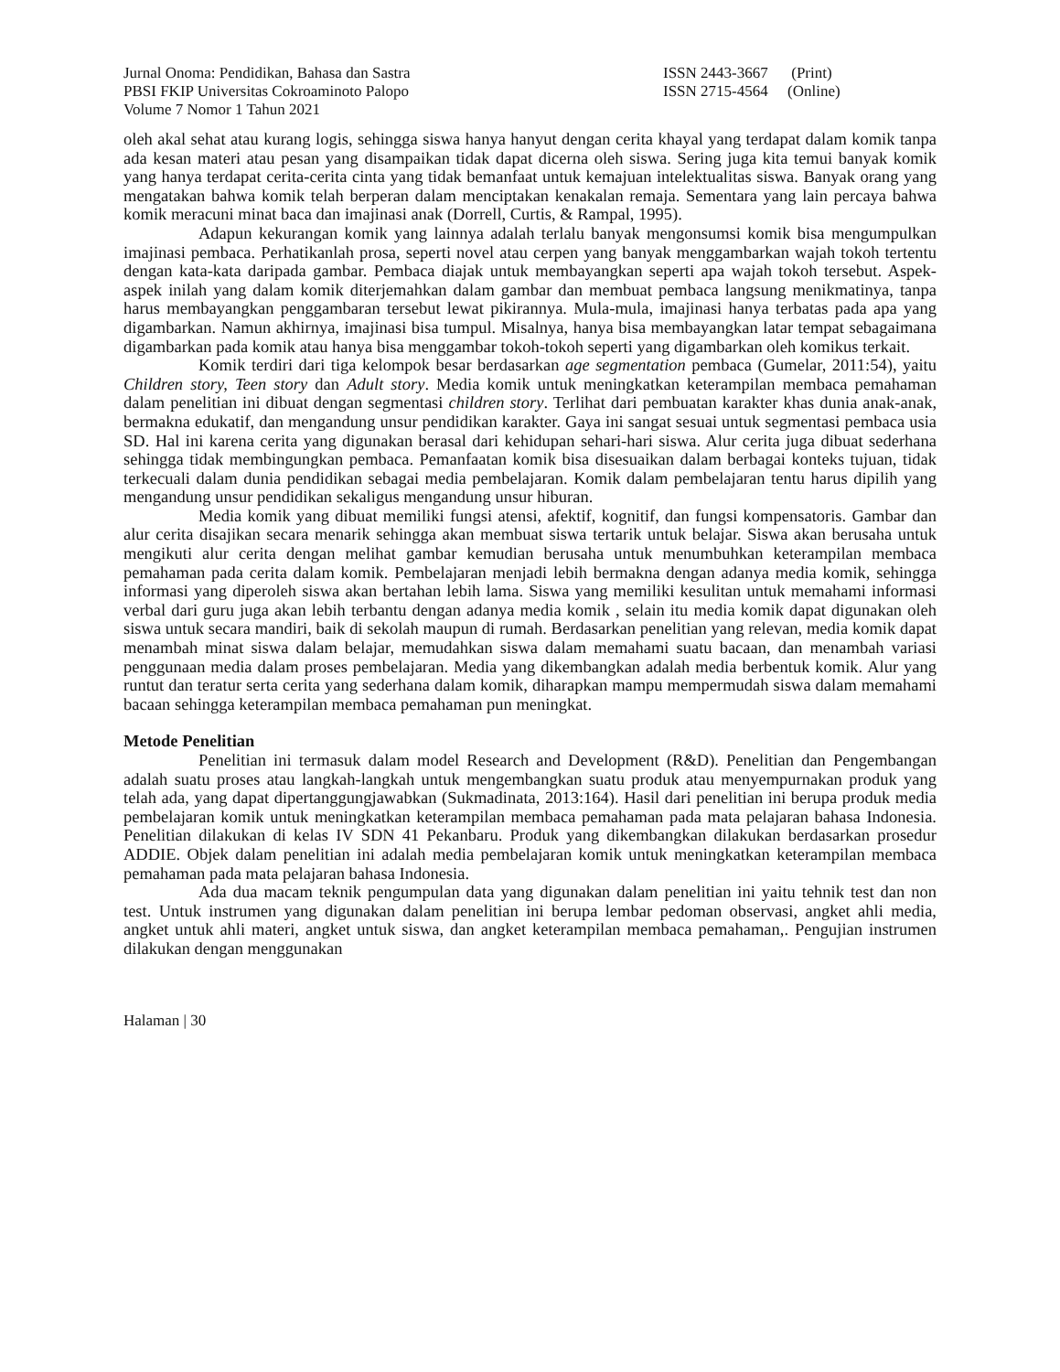Jurnal Onoma: Pendidikan, Bahasa dan Sastra
PBSI FKIP Universitas Cokroaminoto Palopo
Volume 7 Nomor 1 Tahun 2021
ISSN 2443-3667 (Print)
ISSN 2715-4564 (Online)
oleh akal sehat atau kurang logis, sehingga siswa hanya hanyut dengan cerita khayal yang terdapat dalam komik tanpa ada kesan materi atau pesan yang disampaikan tidak dapat dicerna oleh siswa. Sering juga kita temui banyak komik yang hanya terdapat cerita-cerita cinta yang tidak bemanfaat untuk kemajuan intelektualitas siswa. Banyak orang yang mengatakan bahwa komik telah berperan dalam menciptakan kenakalan remaja. Sementara yang lain percaya bahwa komik meracuni minat baca dan imajinasi anak (Dorrell, Curtis, & Rampal, 1995).
Adapun kekurangan komik yang lainnya adalah terlalu banyak mengonsumsi komik bisa mengumpulkan imajinasi pembaca. Perhatikanlah prosa, seperti novel atau cerpen yang banyak menggambarkan wajah tokoh tertentu dengan kata-kata daripada gambar. Pembaca diajak untuk membayangkan seperti apa wajah tokoh tersebut. Aspek-aspek inilah yang dalam komik diterjemahkan dalam gambar dan membuat pembaca langsung menikmatinya, tanpa harus membayangkan penggambaran tersebut lewat pikirannya. Mula-mula, imajinasi hanya terbatas pada apa yang digambarkan. Namun akhirnya, imajinasi bisa tumpul. Misalnya, hanya bisa membayangkan latar tempat sebagaimana digambarkan pada komik atau hanya bisa menggambar tokoh-tokoh seperti yang digambarkan oleh komikus terkait.
Komik terdiri dari tiga kelompok besar berdasarkan age segmentation pembaca (Gumelar, 2011:54), yaitu Children story, Teen story dan Adult story. Media komik untuk meningkatkan keterampilan membaca pemahaman dalam penelitian ini dibuat dengan segmentasi children story. Terlihat dari pembuatan karakter khas dunia anak-anak, bermakna edukatif, dan mengandung unsur pendidikan karakter. Gaya ini sangat sesuai untuk segmentasi pembaca usia SD. Hal ini karena cerita yang digunakan berasal dari kehidupan sehari-hari siswa. Alur cerita juga dibuat sederhana sehingga tidak membingungkan pembaca. Pemanfaatan komik bisa disesuaikan dalam berbagai konteks tujuan, tidak terkecuali dalam dunia pendidikan sebagai media pembelajaran. Komik dalam pembelajaran tentu harus dipilih yang mengandung unsur pendidikan sekaligus mengandung unsur hiburan.
Media komik yang dibuat memiliki fungsi atensi, afektif, kognitif, dan fungsi kompensatoris. Gambar dan alur cerita disajikan secara menarik sehingga akan membuat siswa tertarik untuk belajar. Siswa akan berusaha untuk mengikuti alur cerita dengan melihat gambar kemudian berusaha untuk menumbuhkan keterampilan membaca pemahaman pada cerita dalam komik. Pembelajaran menjadi lebih bermakna dengan adanya media komik, sehingga informasi yang diperoleh siswa akan bertahan lebih lama. Siswa yang memiliki kesulitan untuk memahami informasi verbal dari guru juga akan lebih terbantu dengan adanya media komik , selain itu media komik dapat digunakan oleh siswa untuk secara mandiri, baik di sekolah maupun di rumah. Berdasarkan penelitian yang relevan, media komik dapat menambah minat siswa dalam belajar, memudahkan siswa dalam memahami suatu bacaan, dan menambah variasi penggunaan media dalam proses pembelajaran. Media yang dikembangkan adalah media berbentuk komik. Alur yang runtut dan teratur serta cerita yang sederhana dalam komik, diharapkan mampu mempermudah siswa dalam memahami bacaan sehingga keterampilan membaca pemahaman pun meningkat.
Metode Penelitian
Penelitian ini termasuk dalam model Research and Development (R&D). Penelitian dan Pengembangan adalah suatu proses atau langkah-langkah untuk mengembangkan suatu produk atau menyempurnakan produk yang telah ada, yang dapat dipertanggungjawabkan (Sukmadinata, 2013:164). Hasil dari penelitian ini berupa produk media pembelajaran komik untuk meningkatkan keterampilan membaca pemahaman pada mata pelajaran bahasa Indonesia. Penelitian dilakukan di kelas IV SDN 41 Pekanbaru. Produk yang dikembangkan dilakukan berdasarkan prosedur ADDIE. Objek dalam penelitian ini adalah media pembelajaran komik untuk meningkatkan keterampilan membaca pemahaman pada mata pelajaran bahasa Indonesia.
Ada dua macam teknik pengumpulan data yang digunakan dalam penelitian ini yaitu tehnik test dan non test. Untuk instrumen yang digunakan dalam penelitian ini berupa lembar pedoman observasi, angket ahli media, angket untuk ahli materi, angket untuk siswa, dan angket keterampilan membaca pemahaman,. Pengujian instrumen dilakukan dengan menggunakan
Halaman | 30